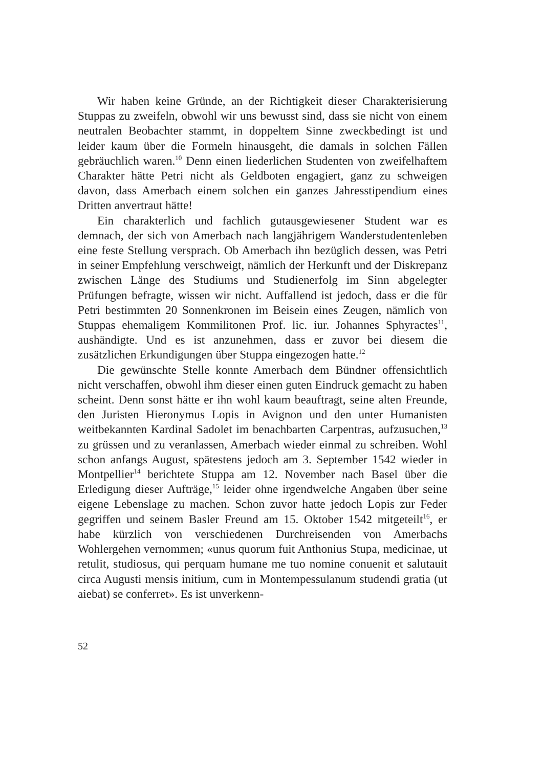Wir haben keine Gründe, an der Richtigkeit dieser Charakterisierung Stuppas zu zweifeln, obwohl wir uns bewusst sind, dass sie nicht von einem neutralen Beobachter stammt, in doppeltem Sinne zweckbedingt ist und leider kaum über die Formeln hinausgeht, die damals in solchen Fällen gebräuchlich waren.<sup>10</sup> Denn einen liederlichen Studenten von zweifelhaftem Charakter hätte Petri nicht als Geldboten engagiert, ganz zu schweigen davon, dass Amerbach einem solchen ein ganzes Jahresstipendium eines Dritten anvertraut hätte!
Ein charakterlich und fachlich gutausgewiesener Student war es demnach, der sich von Amerbach nach langjährigem Wanderstudentenleben eine feste Stellung versprach. Ob Amerbach ihn bezüglich dessen, was Petri in seiner Empfehlung verschweigt, nämlich der Herkunft und der Diskrepanz zwischen Länge des Studiums und Studienerfolg im Sinn abgelegter Prüfungen befragte, wissen wir nicht. Auffallend ist jedoch, dass er die für Petri bestimmten 20 Sonnenkronen im Beisein eines Zeugen, nämlich von Stuppas ehemaligem Kommilitonen Prof. lic. iur. Johannes Sphyractes<sup>11</sup>, aushändigte. Und es ist anzunehmen, dass er zuvor bei diesem die zusätzlichen Erkundigungen über Stuppa eingezogen hatte.<sup>12</sup>
Die gewünschte Stelle konnte Amerbach dem Bündner offensichtlich nicht verschaffen, obwohl ihm dieser einen guten Eindruck gemacht zu haben scheint. Denn sonst hätte er ihn wohl kaum beauftragt, seine alten Freunde, den Juristen Hieronymus Lopis in Avignon und den unter Humanisten weitbekannten Kardinal Sadolet im benachbarten Carpentras, aufzusuchen,<sup>13</sup> zu grüssen und zu veranlassen, Amerbach wieder einmal zu schreiben. Wohl schon anfangs August, spätestens jedoch am 3. September 1542 wieder in Montpellier<sup>14</sup> berichtete Stuppa am 12. November nach Basel über die Erledigung dieser Aufträge,<sup>15</sup> leider ohne irgendwelche Angaben über seine eigene Lebenslage zu machen. Schon zuvor hatte jedoch Lopis zur Feder gegriffen und seinem Basler Freund am 15. Oktober 1542 mitgeteilt<sup>16</sup>, er habe kürzlich von verschiedenen Durchreisenden von Amerbachs Wohlergehen vernommen; «unus quorum fuit Anthonius Stupa, medicinae, ut retulit, studiosus, qui perquam humane me tuo nomine conuenit et salutauit circa Augusti mensis initium, cum in Montempessulanum studendi gratia (ut aiebat) se conferret». Es ist unverkenn-
52